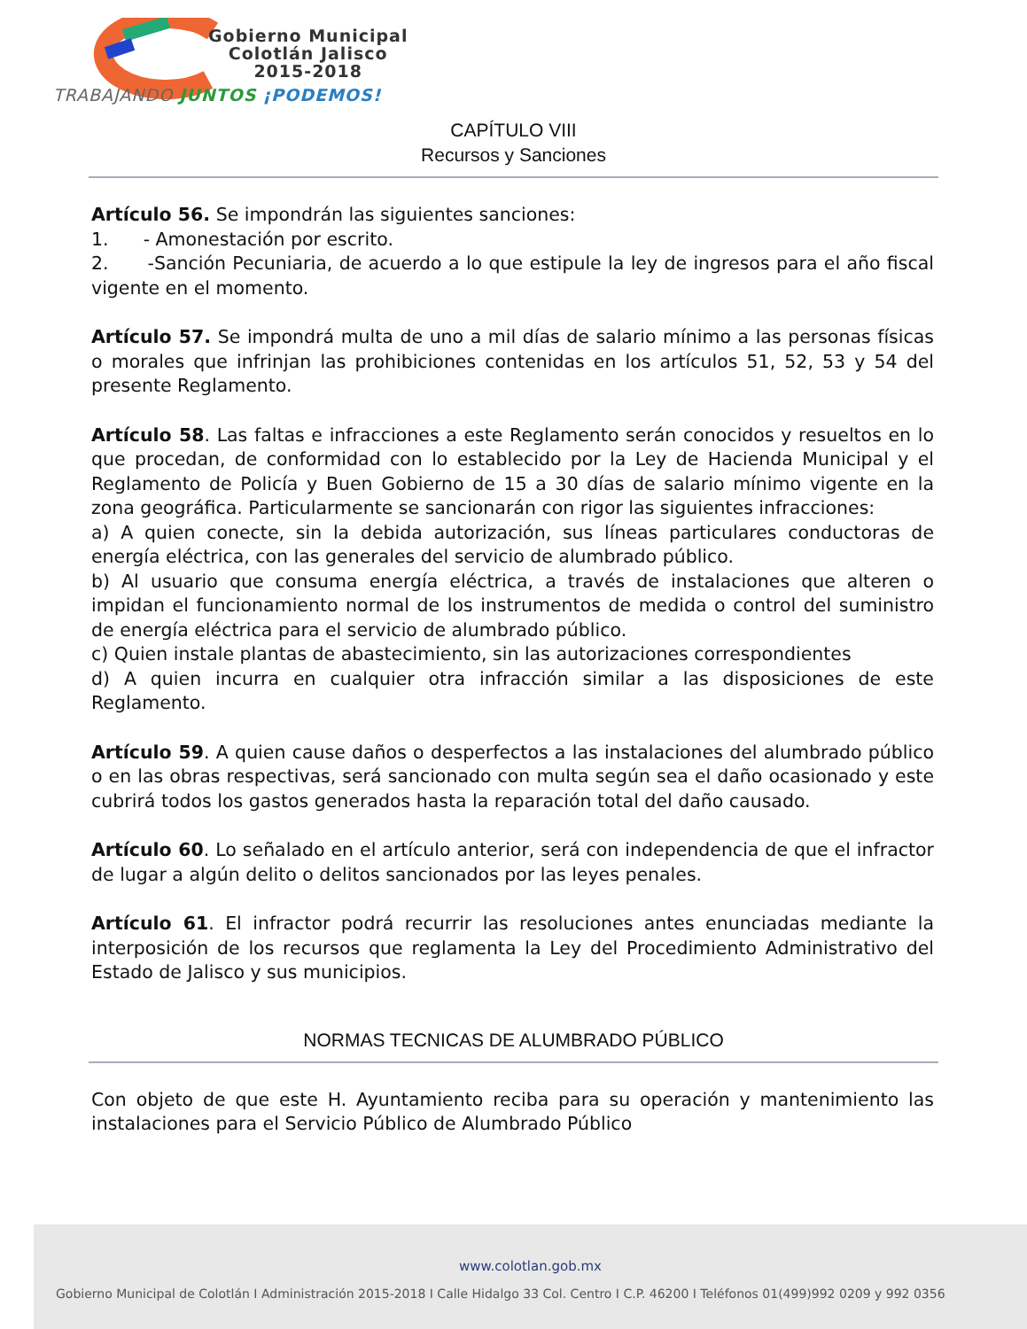Gobierno Municipal
Colotlán Jalisco
2015-2018
TRABAJANDO JUNTOS ¡PODEMOS!
CAPÍTULO VIII
Recursos y Sanciones
Artículo 56. Se impondrán las siguientes sanciones:
1. - Amonestación por escrito.
2. -Sanción Pecuniaria, de acuerdo a lo que estipule la ley de ingresos para el año fiscal vigente en el momento.
Artículo 57. Se impondrá multa de uno a mil días de salario mínimo a las personas físicas o morales que infrinjan las prohibiciones contenidas en los artículos 51, 52, 53 y 54 del presente Reglamento.
Artículo 58. Las faltas e infracciones a este Reglamento serán conocidos y resueltos en lo que procedan, de conformidad con lo establecido por la Ley de Hacienda Municipal y el Reglamento de Policía y Buen Gobierno de 15 a 30 días de salario mínimo vigente en la zona geográfica. Particularmente se sancionarán con rigor las siguientes infracciones:
a) A quien conecte, sin la debida autorización, sus líneas particulares conductoras de energía eléctrica, con las generales del servicio de alumbrado público.
b) Al usuario que consuma energía eléctrica, a través de instalaciones que alteren o impidan el funcionamiento normal de los instrumentos de medida o control del suministro de energía eléctrica para el servicio de alumbrado público.
c) Quien instale plantas de abastecimiento, sin las autorizaciones correspondientes
d) A quien incurra en cualquier otra infracción similar a las disposiciones de este Reglamento.
Artículo 59. A quien cause daños o desperfectos a las instalaciones del alumbrado público o en las obras respectivas, será sancionado con multa según sea el daño ocasionado y este cubrirá todos los gastos generados hasta la reparación total del daño causado.
Artículo 60. Lo señalado en el artículo anterior, será con independencia de que el infractor de lugar a algún delito o delitos sancionados por las leyes penales.
Artículo 61. El infractor podrá recurrir las resoluciones antes enunciadas mediante la interposición de los recursos que reglamenta la Ley del Procedimiento Administrativo del Estado de Jalisco y sus municipios.
NORMAS TECNICAS DE ALUMBRADO PÚBLICO
Con objeto de que este H. Ayuntamiento reciba para su operación y mantenimiento las instalaciones para el Servicio Público de Alumbrado Público
www.colotlan.gob.mx
Gobierno Municipal de Colotlán I Administración 2015-2018 I Calle Hidalgo 33 Col. Centro I C.P. 46200 I Teléfonos 01(499)992 0209 y 992 0356